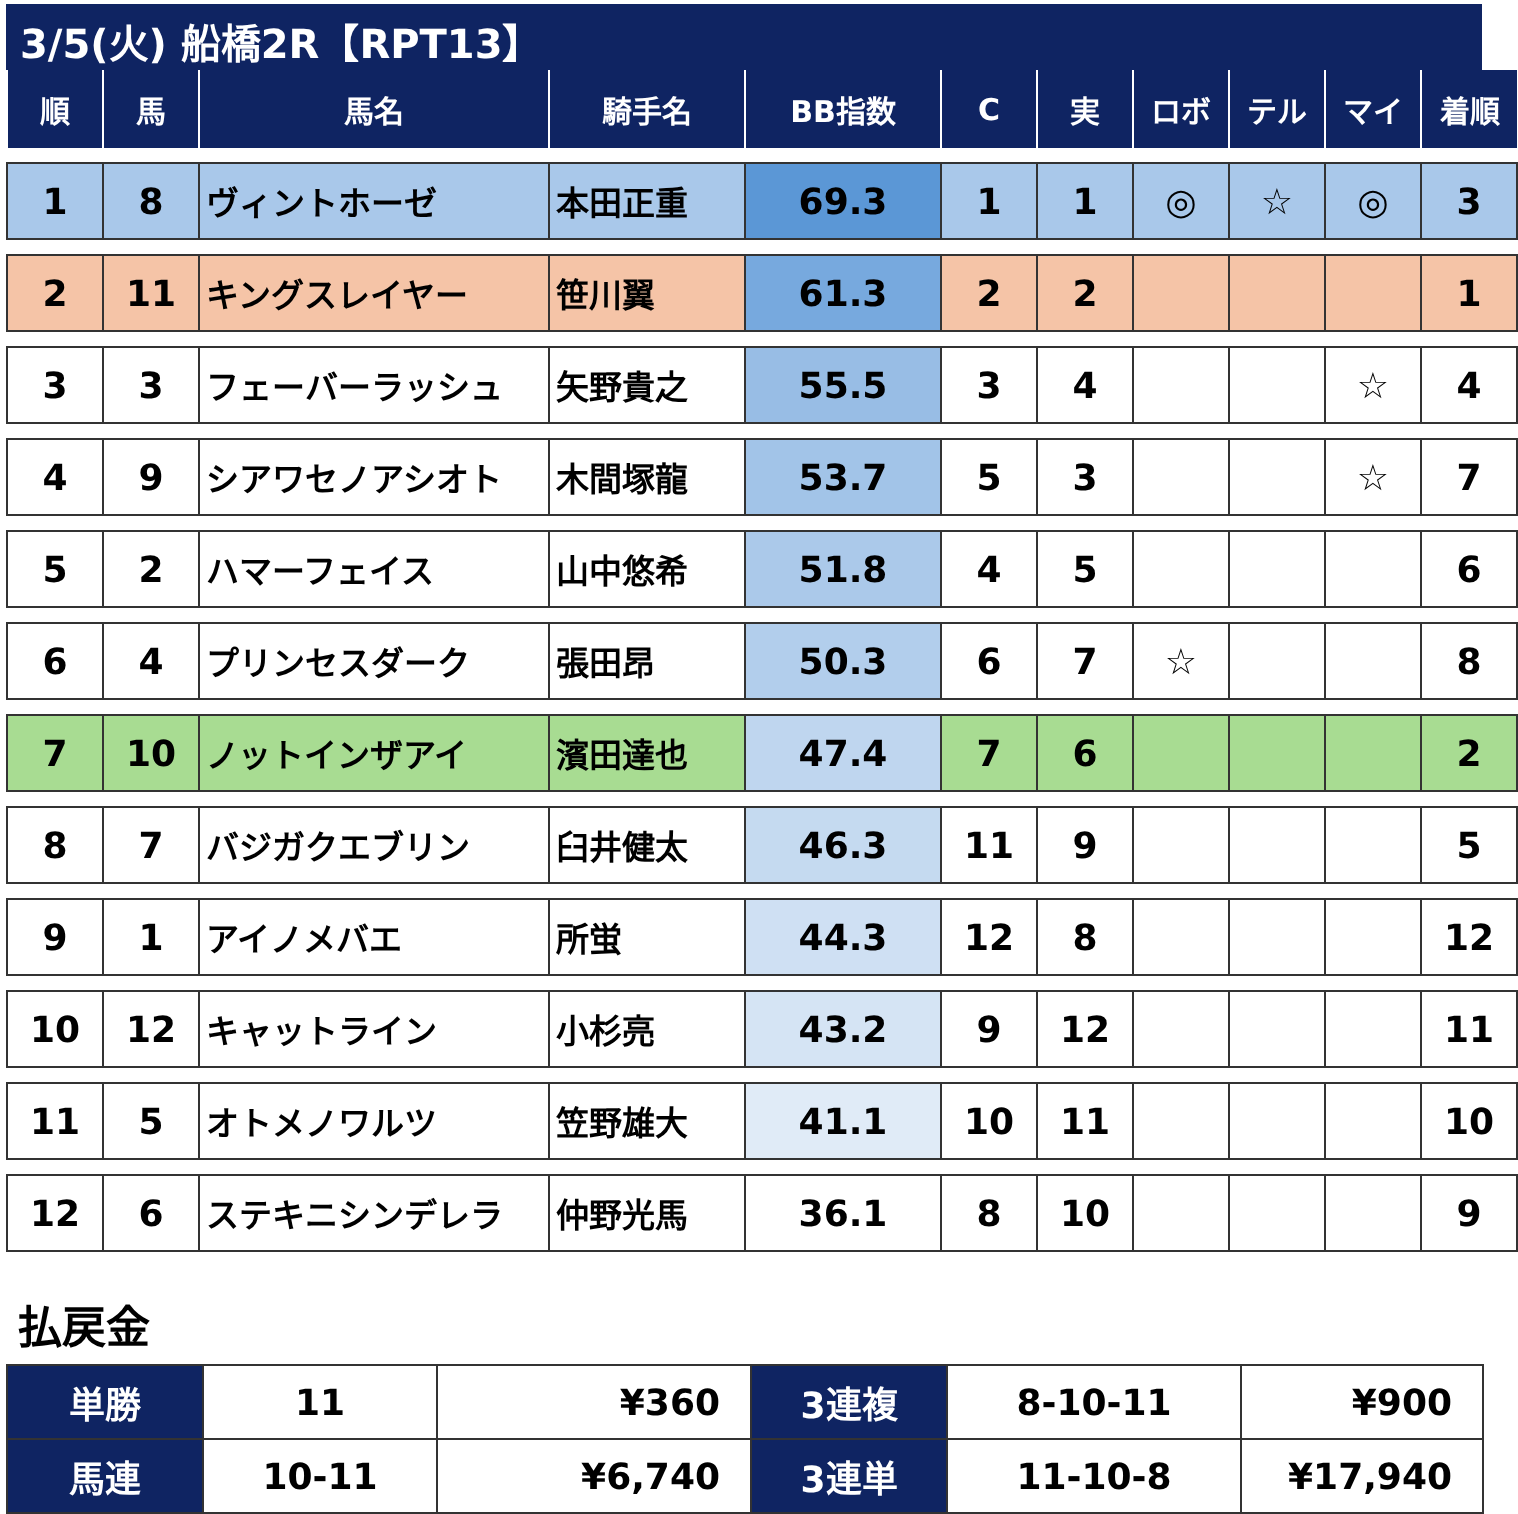3/5(火) 船橋2R【RPT13】
| 順 | 馬 | 馬名 | 騎手名 | BB指数 | C | 実 | ロボ | テル | マイ | 着順 |
| --- | --- | --- | --- | --- | --- | --- | --- | --- | --- | --- |
| 1 | 8 | ヴィントホーゼ | 本田正重 | 69.3 | 1 | 1 | ◎ | ☆ | ◎ | 3 |
| 2 | 11 | キングスレイヤー | 笹川翼 | 61.3 | 2 | 2 | | | | 1 |
| 3 | 3 | フェーバーラッシュ | 矢野貴之 | 55.5 | 3 | 4 | | | ☆ | 4 |
| 4 | 9 | シアワセノアシオト | 木間塚龍 | 53.7 | 5 | 3 | | | ☆ | 7 |
| 5 | 2 | ハマーフェイス | 山中悠希 | 51.8 | 4 | 5 | | | | 6 |
| 6 | 4 | プリンセスダーク | 張田昂 | 50.3 | 6 | 7 | ☆ | | | 8 |
| 7 | 10 | ノットインザアイ | 濱田達也 | 47.4 | 7 | 6 | | | | 2 |
| 8 | 7 | バジガクエブリン | 臼井健太 | 46.3 | 11 | 9 | | | | 5 |
| 9 | 1 | アイノメバエ | 所蛍 | 44.3 | 12 | 8 | | | | 12 |
| 10 | 12 | キャットライン | 小杉亮 | 43.2 | 9 | 12 | | | | 11 |
| 11 | 5 | オトメノワルツ | 笠野雄大 | 41.1 | 10 | 11 | | | | 10 |
| 12 | 6 | ステキニシンデレラ | 仲野光馬 | 36.1 | 8 | 10 | | | | 9 |
払戻金
| 単勝 | 11 | ¥360 | 3連複 | 8-10-11 | ¥900 |
| 馬連 | 10-11 | ¥6,740 | 3連単 | 11-10-8 | ¥17,940 |